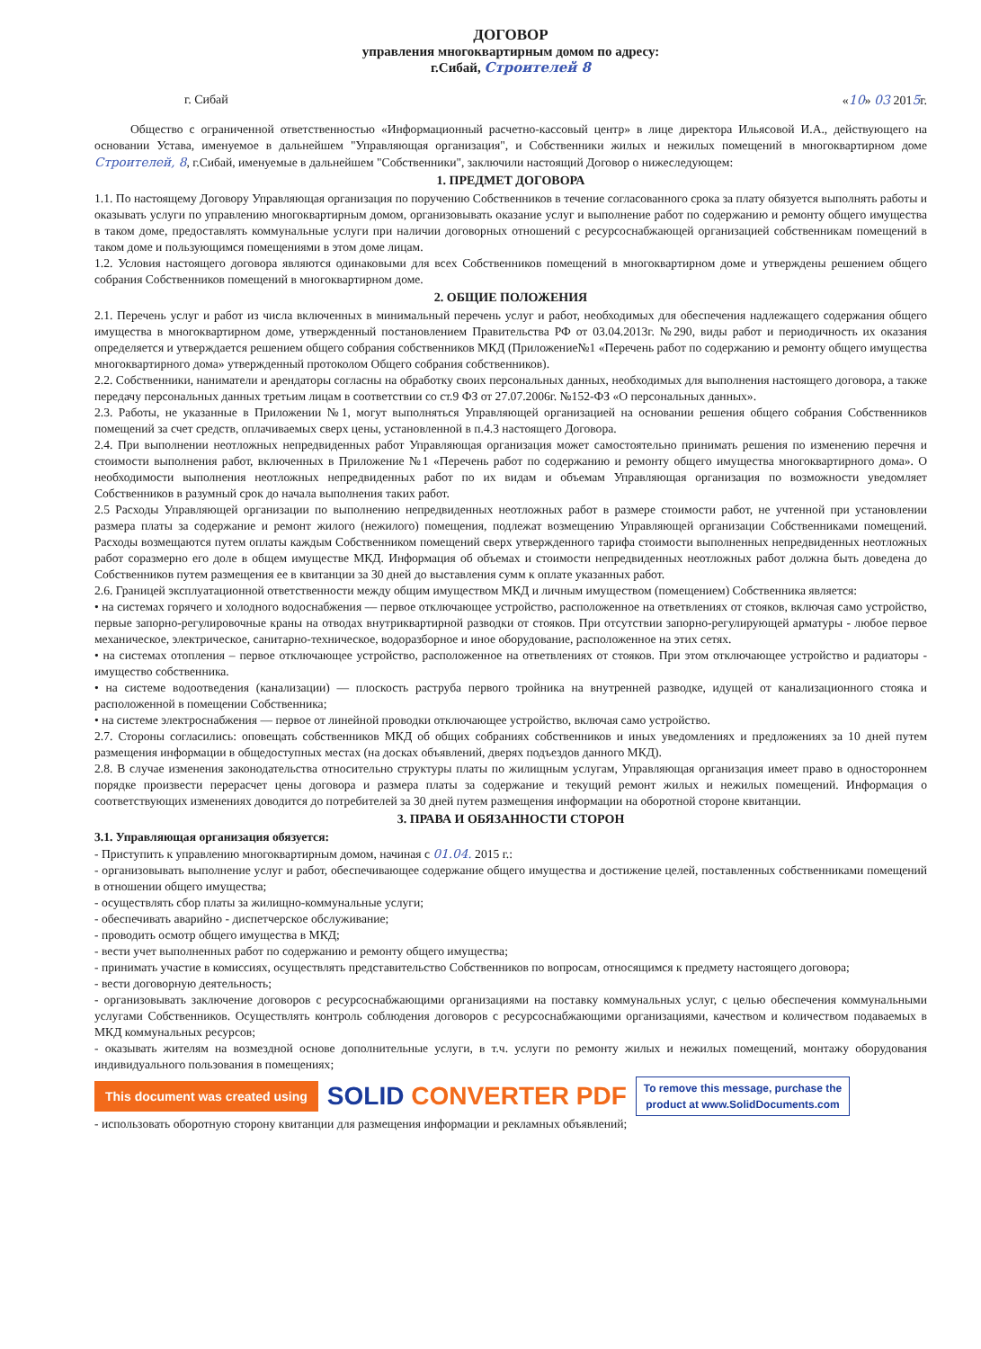ДОГОВОР
управления многоквартирным домом по адресу:
г.Сибай, Строителей 8
г. Сибай «10» 03 2015г.
Общество с ограниченной ответственностью «Информационный расчетно-кассовый центр» в лице директора Ильясовой И.А., действующего на основании Устава, именуемое в дальнейшем "Управляющая организация", и Собственники жилых и нежилых помещений в многоквартирном доме Строителей, 8, г.Сибай, именуемые в дальнейшем "Собственники", заключили настоящий Договор о нижеследующем:
1. ПРЕДМЕТ ДОГОВОРА
1.1. По настоящему Договору Управляющая организация по поручению Собственников в течение согласованного срока за плату обязуется выполнять работы и оказывать услуги по управлению многоквартирным домом, организовывать оказание услуг и выполнение работ по содержанию и ремонту общего имущества в таком доме, предоставлять коммунальные услуги при наличии договорных отношений с ресурсоснабжающей организацией собственникам помещений в таком доме и пользующимся помещениями в этом доме лицам.
1.2. Условия настоящего договора являются одинаковыми для всех Собственников помещений в многоквартирном доме и утверждены решением общего собрания Собственников помещений в многоквартирном доме.
2. ОБЩИЕ ПОЛОЖЕНИЯ
2.1. Перечень услуг и работ из числа включенных в минимальный перечень услуг и работ, необходимых для обеспечения надлежащего содержания общего имущества в многоквартирном доме, утвержденный постановлением Правительства РФ от 03.04.2013г. №290, виды работ и периодичность их оказания определяется и утверждается решением общего собрания собственников МКД (Приложение№1 «Перечень работ по содержанию и ремонту общего имущества многоквартирного дома» утвержденный протоколом Общего собрания собственников).
2.2. Собственники, наниматели и арендаторы согласны на обработку своих персональных данных, необходимых для выполнения настоящего договора, а также передачу персональных данных третьим лицам в соответствии со ст.9 ФЗ от 27.07.2006г. №152-ФЗ «О персональных данных».
2.3. Работы, не указанные в Приложении №1, могут выполняться Управляющей организацией на основании решения общего собрания Собственников помещений за счет средств, оплачиваемых сверх цены, установленной в п.4.3 настоящего Договора.
2.4. При выполнении неотложных непредвиденных работ Управляющая организация может самостоятельно принимать решения по изменению перечня и стоимости выполнения работ, включенных в Приложение №1 «Перечень работ по содержанию и ремонту общего имущества многоквартирного дома». О необходимости выполнения неотложных непредвиденных работ по их видам и объемам Управляющая организация по возможности уведомляет Собственников в разумный срок до начала выполнения таких работ.
2.5 Расходы Управляющей организации по выполнению непредвиденных неотложных работ в размере стоимости работ, не учтенной при установлении размера платы за содержание и ремонт жилого (нежилого) помещения, подлежат возмещению Управляющей организации Собственниками помещений. Расходы возмещаются путем оплаты каждым Собственником помещений сверх утвержденного тарифа стоимости выполненных непредвиденных неотложных работ соразмерно его доле в общем имуществе МКД. Информация об объемах и стоимости непредвиденных неотложных работ должна быть доведена до Собственников путем размещения ее в квитанции за 30 дней до выставления сумм к оплате указанных работ.
2.6. Границей эксплуатационной ответственности между общим имуществом МКД и личным имуществом (помещением) Собственника является:
• на системах горячего и холодного водоснабжения — первое отключающее устройство, расположенное на ответвлениях от стояков, включая само устройство, первые запорно-регулировочные краны на отводах внутриквартирной разводки от стояков. При отсутствии запорно-регулирующей арматуры - любое первое механическое, электрическое, санитарно-техническое, водоразборное и иное оборудование, расположенное на этих сетях.
• на системах отопления – первое отключающее устройство, расположенное на ответвлениях от стояков. При этом отключающее устройство и радиаторы - имущество собственника.
• на системе водоотведения (канализации) — плоскость раструба первого тройника на внутренней разводке, идущей от канализационного стояка и расположенной в помещении Собственника;
• на системе электроснабжения — первое от линейной проводки отключающее устройство, включая само устройство.
2.7. Стороны согласились: оповещать собственников МКД об общих собраниях собственников и иных уведомлениях и предложениях за 10 дней путем размещения информации в общедоступных местах (на досках объявлений, дверях подъездов данного МКД).
2.8. В случае изменения законодательства относительно структуры платы по жилищным услугам, Управляющая организация имеет право в одностороннем порядке произвести перерасчет цены договора и размера платы за содержание и текущий ремонт жилых и нежилых помещений. Информация о соответствующих изменениях доводится до потребителей за 30 дней путем размещения информации на оборотной стороне квитанции.
3. ПРАВА И ОБЯЗАННОСТИ СТОРОН
3.1. Управляющая организация обязуется:
- Приступить к управлению многоквартирным домом, начиная с 01.04. 2015 г.:
- организовывать выполнение услуг и работ, обеспечивающее содержание общего имущества и достижение целей, поставленных собственниками помещений в отношении общего имущества;
- осуществлять сбор платы за жилищно-коммунальные услуги;
- обеспечивать аварийно - диспетчерское обслуживание;
- проводить осмотр общего имущества в МКД;
- вести учет выполненных работ по содержанию и ремонту общего имущества;
- принимать участие в комиссиях, осуществлять представительство Собственников по вопросам, относящимся к предмету настоящего договора;
- вести договорную деятельность;
- организовывать заключение договоров с ресурсоснабжающими организациями на поставку коммунальных услуг, с целью обеспечения коммунальными услугами Собственников. Осуществлять контроль соблюдения договоров с ресурсоснабжающими организациями, качеством и количеством подаваемых в МКД коммунальных ресурсов;
- оказывать жителям на возмездной основе дополнительные услуги, в т.ч. услуги по ремонту жилых и нежилых помещений, монтажу оборудования индивидуального пользования в помещениях;
This document was created using SOLID CONVERTER PDF To remove this message, purchase the
product at www.SolidDocuments.com
- использовать оборотную сторону квитанции для размещения информации и рекламных объявлений;